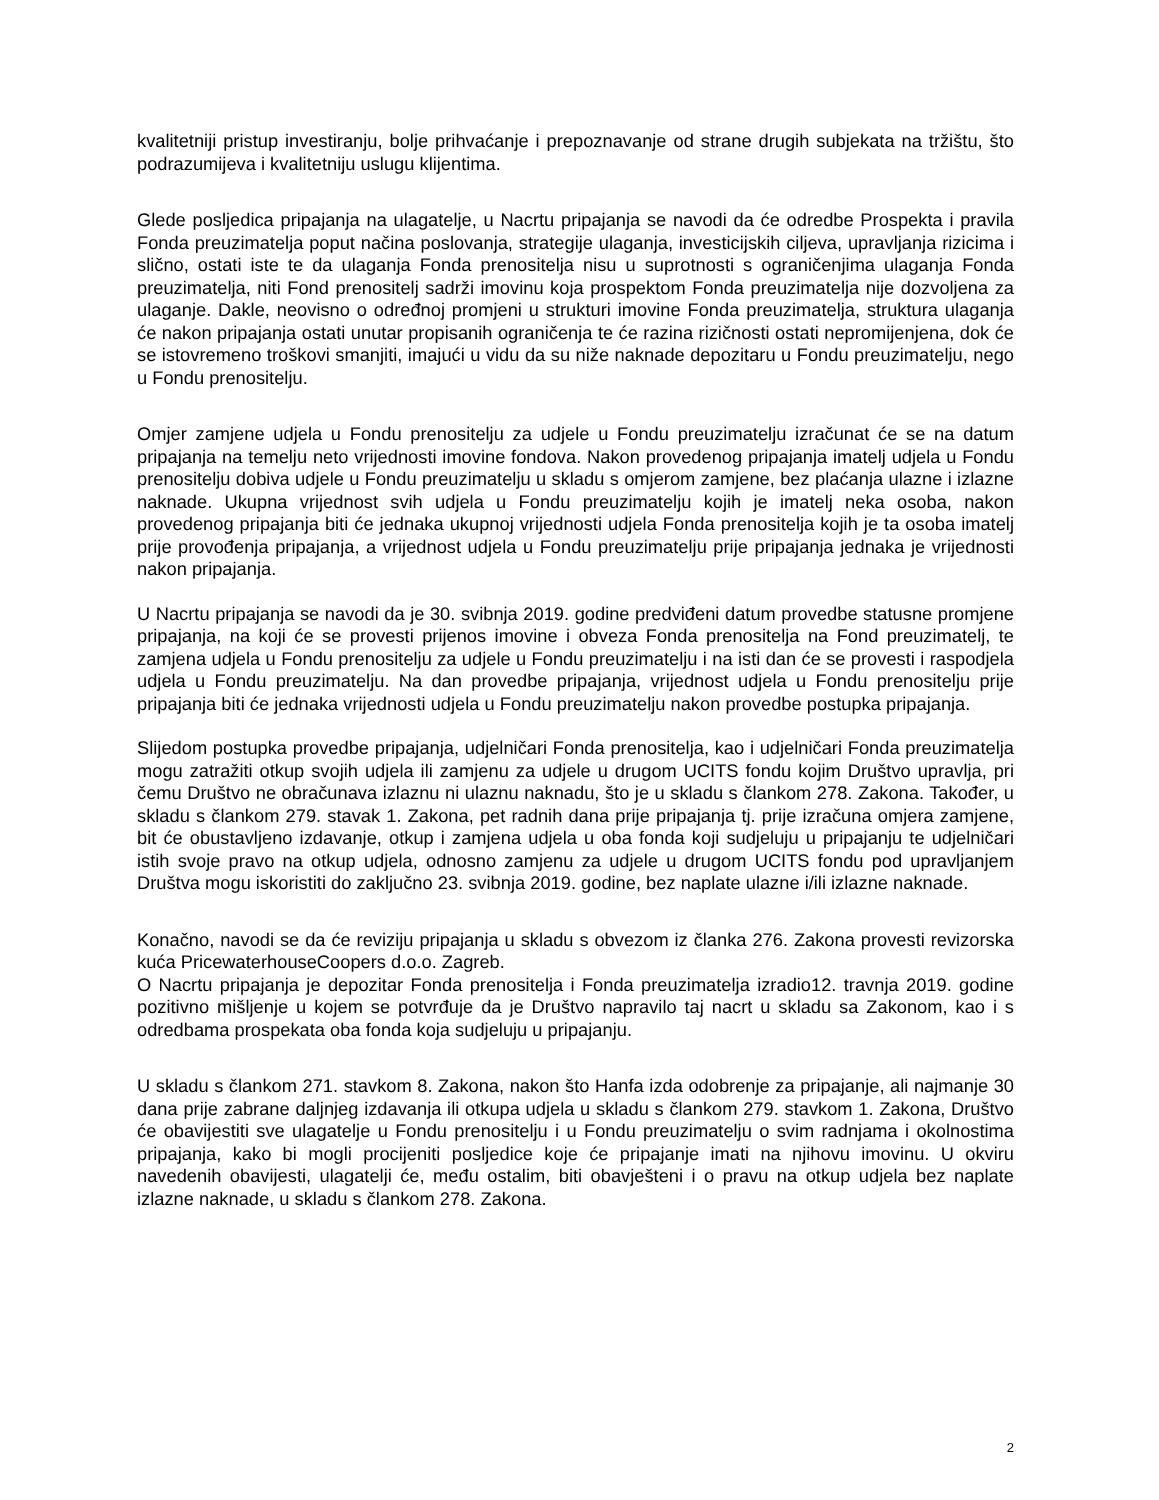kvalitetniji pristup investiranju, bolje prihvaćanje i prepoznavanje od strane drugih subjekata na tržištu, što podrazumijeva i kvalitetniju uslugu klijentima.
Glede posljedica pripajanja na ulagatelje, u Nacrtu pripajanja se navodi da će odredbe Prospekta i pravila Fonda preuzimatelja poput načina poslovanja, strategije ulaganja, investicijskih ciljeva, upravljanja rizicima i slično, ostati iste te da ulaganja Fonda prenositelja nisu u suprotnosti s ograničenjima ulaganja Fonda preuzimatelja, niti Fond prenositelj sadrži imovinu koja prospektom Fonda preuzimatelja nije dozvoljena za ulaganje. Dakle, neovisno o određnoj promjeni u strukturi imovine Fonda preuzimatelja, struktura ulaganja će nakon pripajanja ostati unutar propisanih ograničenja te će razina rizičnosti ostati nepromijenjena, dok će se istovremeno troškovi smanjiti, imajući u vidu da su niže naknade depozitaru u Fondu preuzimatelju, nego u Fondu prenositelju.
Omjer zamjene udjela u Fondu prenositelju za udjele u Fondu preuzimatelju izračunat će se na datum pripajanja na temelju neto vrijednosti imovine fondova. Nakon provedenog pripajanja imatelj udjela u Fondu prenositelju dobiva udjele u Fondu preuzimatelju u skladu s omjerom zamjene, bez plaćanja ulazne i izlazne naknade. Ukupna vrijednost svih udjela u Fondu preuzimatelju kojih je imatelj neka osoba, nakon provedenog pripajanja biti će jednaka ukupnoj vrijednosti udjela Fonda prenositelja kojih je ta osoba imatelj prije provođenja pripajanja, a vrijednost udjela u Fondu preuzimatelju prije pripajanja jednaka je vrijednosti nakon pripajanja.
U Nacrtu pripajanja se navodi da je 30. svibnja 2019. godine predviđeni datum provedbe statusne promjene pripajanja, na koji će se provesti prijenos imovine i obveza Fonda prenositelja na Fond preuzimatelj, te zamjena udjela u Fondu prenositelju za udjele u Fondu preuzimatelju i na isti dan će se provesti i raspodjela udjela u Fondu preuzimatelju. Na dan provedbe pripajanja, vrijednost udjela u Fondu prenositelju prije pripajanja biti će jednaka vrijednosti udjela u Fondu preuzimatelju nakon provedbe postupka pripajanja.
Slijedom postupka provedbe pripajanja, udjelničari Fonda prenositelja, kao i udjelničari Fonda preuzimatelja mogu zatražiti otkup svojih udjela ili zamjenu za udjele u drugom UCITS fondu kojim Društvo upravlja, pri čemu Društvo ne obračunava izlaznu ni ulaznu naknadu, što je u skladu s člankom 278. Zakona. Također, u skladu s člankom 279. stavak 1. Zakona, pet radnih dana prije pripajanja tj. prije izračuna omjera zamjene, bit će obustavljeno izdavanje, otkup i zamjena udjela u oba fonda koji sudjeluju u pripajanju te udjelničari istih svoje pravo na otkup udjela, odnosno zamjenu za udjele u drugom UCITS fondu pod upravljanjem Društva mogu iskoristiti do zaključno 23. svibnja 2019. godine, bez naplate ulazne i/ili izlazne naknade.
Konačno, navodi se da će reviziju pripajanja u skladu s obvezom iz članka 276. Zakona provesti revizorska kuća PricewaterhouseCoopers d.o.o. Zagreb.
O Nacrtu pripajanja je depozitar Fonda prenositelja i Fonda preuzimatelja izradio12. travnja 2019. godine pozitivno mišljenje u kojem se potvrđuje da je Društvo napravilo taj nacrt u skladu sa Zakonom, kao i s odredbama prospekata oba fonda koja sudjeluju u pripajanju.
U skladu s člankom 271. stavkom 8. Zakona, nakon što Hanfa izda odobrenje za pripajanje, ali najmanje 30 dana prije zabrane daljnjeg izdavanja ili otkupa udjela u skladu s člankom 279. stavkom 1. Zakona, Društvo će obavijestiti sve ulagatelje u Fondu prenositelju i u Fondu preuzimatelju o svim radnjama i okolnostima pripajanja, kako bi mogli procijeniti posljedice koje će pripajanje imati na njihovu imovinu. U okviru navedenih obavijesti, ulagatelji će, među ostalim, biti obavješteni i o pravu na otkup udjela bez naplate izlazne naknade, u skladu s člankom 278. Zakona.
2